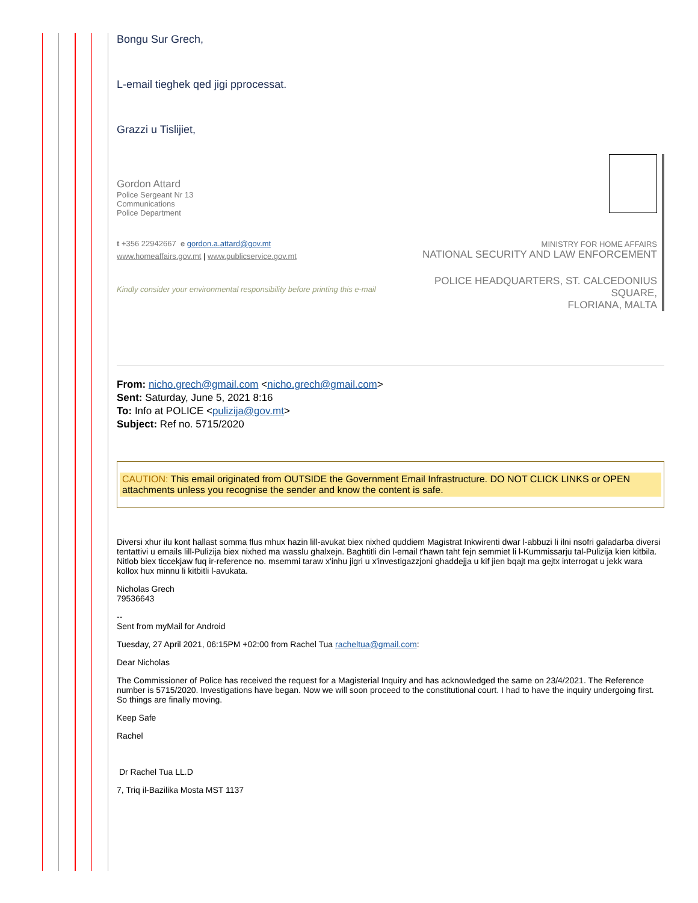Bongu Sur Grech,
L-email tieghek qed jigi pprocessat.
Grazzi u Tislijiet,
Gordon Attard
Police Sergeant Nr 13
Communications
Police Department
t +356 22942667 e gordon.a.attard@gov.mt
www.homeaffairs.gov.mt | www.publicservice.gov.mt
Kindly consider your environmental responsibility before printing this e-mail
MINISTRY FOR HOME AFFAIRS
NATIONAL SECURITY AND LAW ENFORCEMENT
POLICE HEADQUARTERS, ST. CALCEDONIUS
SQUARE,
FLORIANA, MALTA
From: nicho.grech@gmail.com <nicho.grech@gmail.com>
Sent: Saturday, June 5, 2021 8:16
To: Info at POLICE <pulizija@gov.mt>
Subject: Ref no. 5715/2020
CAUTION: This email originated from OUTSIDE the Government Email Infrastructure. DO NOT CLICK LINKS or OPEN attachments unless you recognise the sender and know the content is safe.
Diversi xhur ilu kont hallast somma flus mhux hazin lill-avukat biex nixhed quddiem Magistrat Inkwirenti dwar l-abbuzi li ilni nsofri galadarba diversi tentattivi u emails lill-Pulizija biex nixhed ma wasslu ghalxejn. Baghtitli din l-email t'hawn taht fejn semmiet li l-Kummissarju tal-Pulizija kien kitbila. Nitlob biex ticcekjaw fuq ir-reference no. msemmi taraw x'inhu jigri u x'investigazzjoni ghaddejja u kif jien bqajt ma gejtx interrogat u jekk wara kollox hux minnu li kitbitli l-avukata.
Nicholas Grech
79536643
--
Sent from myMail for Android
Tuesday, 27 April 2021, 06:15PM +02:00 from Rachel Tua racheltua@gmail.com:
Dear Nicholas
The Commissioner of Police has received the request for a Magisterial Inquiry and has acknowledged the same on 23/4/2021. The Reference number is 5715/2020. Investigations have began. Now we will soon proceed to the constitutional court. I had to have the inquiry undergoing first. So things are finally moving.
Keep Safe
Rachel
Dr Rachel Tua LL.D
7, Triq il-Bazilika Mosta MST 1137